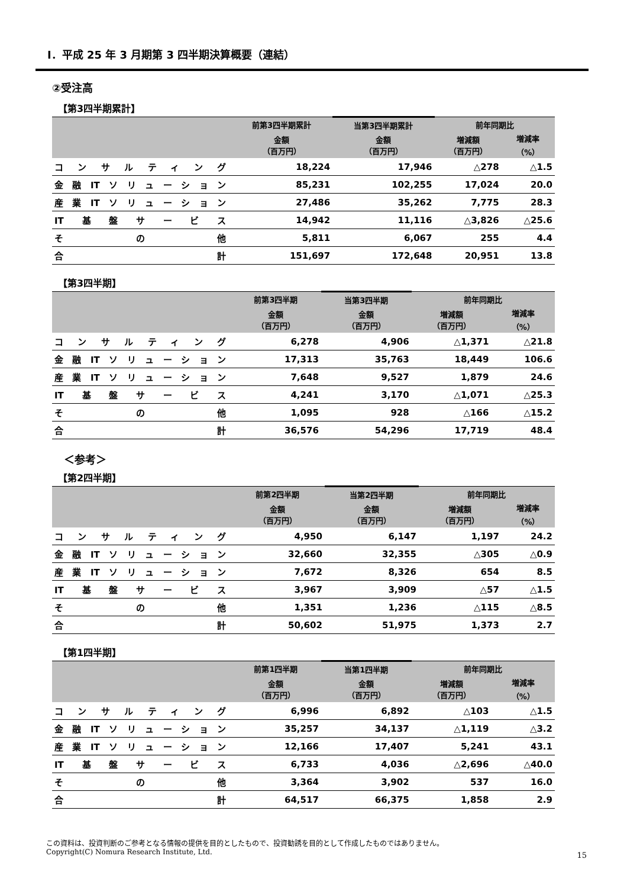Ⅰ．平成 25 年 3 月期第 3 四半期決算概要（連結）
②受注高
【第3四半期累計】
| | 前第3四半期累計 | 当第3四半期累計 | 前年同期比 | |
| --- | --- | --- | --- | --- |
| | 金額 （百万円） | 金額 （百万円） | 増減額 （百万円） | 増減率 （%） |
| コンサルティング | 18,224 | 17,946 | △278 | △1.5 |
| 金融ITソリューション | 85,231 | 102,255 | 17,024 | 20.0 |
| 産業ITソリューション | 27,486 | 35,262 | 7,775 | 28.3 |
| IT基盤サービス | 14,942 | 11,116 | △3,826 | △25.6 |
| その他 | 5,811 | 6,067 | 255 | 4.4 |
| 合計 | 151,697 | 172,648 | 20,951 | 13.8 |
【第3四半期】
| | 前第3四半期 | 当第3四半期 | 前年同期比 | |
| --- | --- | --- | --- | --- |
| | 金額 （百万円） | 金額 （百万円） | 増減額 （百万円） | 増減率 （%） |
| コンサルティング | 6,278 | 4,906 | △1,371 | △21.8 |
| 金融ITソリューション | 17,313 | 35,763 | 18,449 | 106.6 |
| 産業ITソリューション | 7,648 | 9,527 | 1,879 | 24.6 |
| IT基盤サービス | 4,241 | 3,170 | △1,071 | △25.3 |
| その他 | 1,095 | 928 | △166 | △15.2 |
| 合計 | 36,576 | 54,296 | 17,719 | 48.4 |
＜参考＞
【第2四半期】
| | 前第2四半期 | 当第2四半期 | 前年同期比 | |
| --- | --- | --- | --- | --- |
| | 金額 （百万円） | 金額 （百万円） | 増減額 （百万円） | 増減率 （%） |
| コンサルティング | 4,950 | 6,147 | 1,197 | 24.2 |
| 金融ITソリューション | 32,660 | 32,355 | △305 | △0.9 |
| 産業ITソリューション | 7,672 | 8,326 | 654 | 8.5 |
| IT基盤サービス | 3,967 | 3,909 | △57 | △1.5 |
| その他 | 1,351 | 1,236 | △115 | △8.5 |
| 合計 | 50,602 | 51,975 | 1,373 | 2.7 |
【第1四半期】
| | 前第1四半期 | 当第1四半期 | 前年同期比 | |
| --- | --- | --- | --- | --- |
| | 金額 （百万円） | 金額 （百万円） | 増減額 （百万円） | 増減率 （%） |
| コンサルティング | 6,996 | 6,892 | △103 | △1.5 |
| 金融ITソリューション | 35,257 | 34,137 | △1,119 | △3.2 |
| 産業ITソリューション | 12,166 | 17,407 | 5,241 | 43.1 |
| IT基盤サービス | 6,733 | 4,036 | △2,696 | △40.0 |
| その他 | 3,364 | 3,902 | 537 | 16.0 |
| 合計 | 64,517 | 66,375 | 1,858 | 2.9 |
この資料は、投資判断のご参考となる情報の提供を目的としたもので、投資勧誘を目的として作成したものではありません。
Copyright(C) Nomura Research Institute, Ltd.
15